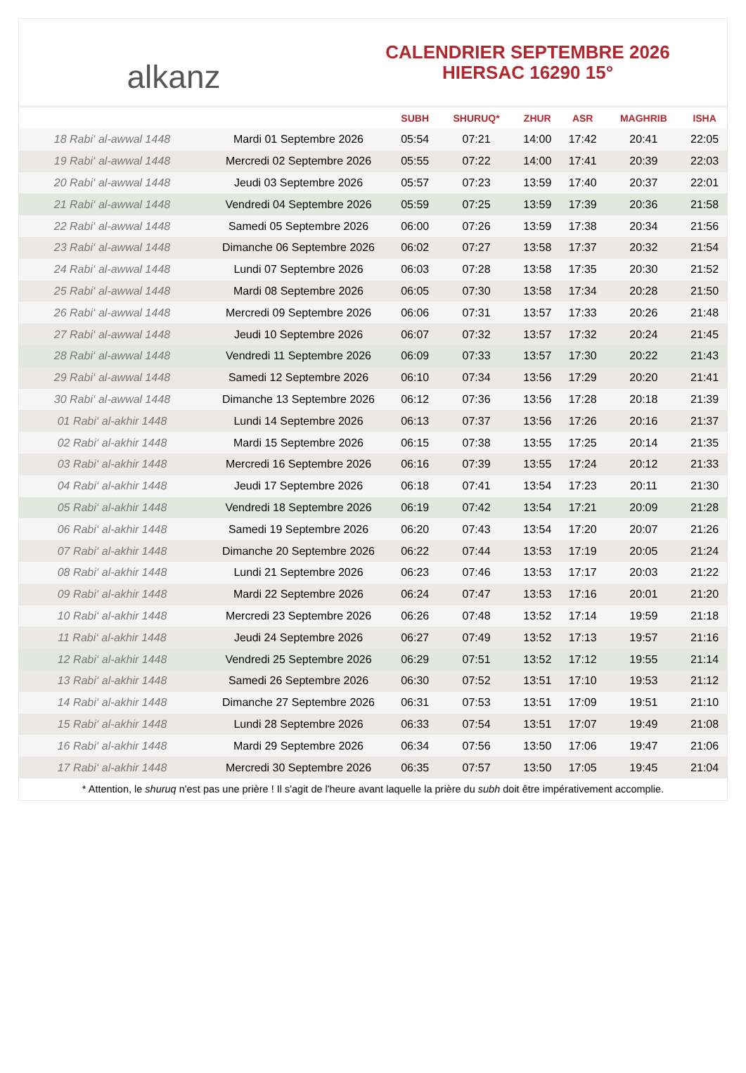alkanz
CALENDRIER SEPTEMBRE 2026
HIERSAC 16290 15°
| | | SUBH | SHURUQ* | ZHUR | ASR | MAGHRIB | ISHA |
| --- | --- | --- | --- | --- | --- | --- | --- |
| 18 Rabi‘ al-awwal 1448 | Mardi 01 Septembre 2026 | 05:54 | 07:21 | 14:00 | 17:42 | 20:41 | 22:05 |
| 19 Rabi‘ al-awwal 1448 | Mercredi 02 Septembre 2026 | 05:55 | 07:22 | 14:00 | 17:41 | 20:39 | 22:03 |
| 20 Rabi‘ al-awwal 1448 | Jeudi 03 Septembre 2026 | 05:57 | 07:23 | 13:59 | 17:40 | 20:37 | 22:01 |
| 21 Rabi‘ al-awwal 1448 | Vendredi 04 Septembre 2026 | 05:59 | 07:25 | 13:59 | 17:39 | 20:36 | 21:58 |
| 22 Rabi‘ al-awwal 1448 | Samedi 05 Septembre 2026 | 06:00 | 07:26 | 13:59 | 17:38 | 20:34 | 21:56 |
| 23 Rabi‘ al-awwal 1448 | Dimanche 06 Septembre 2026 | 06:02 | 07:27 | 13:58 | 17:37 | 20:32 | 21:54 |
| 24 Rabi‘ al-awwal 1448 | Lundi 07 Septembre 2026 | 06:03 | 07:28 | 13:58 | 17:35 | 20:30 | 21:52 |
| 25 Rabi‘ al-awwal 1448 | Mardi 08 Septembre 2026 | 06:05 | 07:30 | 13:58 | 17:34 | 20:28 | 21:50 |
| 26 Rabi‘ al-awwal 1448 | Mercredi 09 Septembre 2026 | 06:06 | 07:31 | 13:57 | 17:33 | 20:26 | 21:48 |
| 27 Rabi‘ al-awwal 1448 | Jeudi 10 Septembre 2026 | 06:07 | 07:32 | 13:57 | 17:32 | 20:24 | 21:45 |
| 28 Rabi‘ al-awwal 1448 | Vendredi 11 Septembre 2026 | 06:09 | 07:33 | 13:57 | 17:30 | 20:22 | 21:43 |
| 29 Rabi‘ al-awwal 1448 | Samedi 12 Septembre 2026 | 06:10 | 07:34 | 13:56 | 17:29 | 20:20 | 21:41 |
| 30 Rabi‘ al-awwal 1448 | Dimanche 13 Septembre 2026 | 06:12 | 07:36 | 13:56 | 17:28 | 20:18 | 21:39 |
| 01 Rabi‘ al-akhir 1448 | Lundi 14 Septembre 2026 | 06:13 | 07:37 | 13:56 | 17:26 | 20:16 | 21:37 |
| 02 Rabi‘ al-akhir 1448 | Mardi 15 Septembre 2026 | 06:15 | 07:38 | 13:55 | 17:25 | 20:14 | 21:35 |
| 03 Rabi‘ al-akhir 1448 | Mercredi 16 Septembre 2026 | 06:16 | 07:39 | 13:55 | 17:24 | 20:12 | 21:33 |
| 04 Rabi‘ al-akhir 1448 | Jeudi 17 Septembre 2026 | 06:18 | 07:41 | 13:54 | 17:23 | 20:11 | 21:30 |
| 05 Rabi‘ al-akhir 1448 | Vendredi 18 Septembre 2026 | 06:19 | 07:42 | 13:54 | 17:21 | 20:09 | 21:28 |
| 06 Rabi‘ al-akhir 1448 | Samedi 19 Septembre 2026 | 06:20 | 07:43 | 13:54 | 17:20 | 20:07 | 21:26 |
| 07 Rabi‘ al-akhir 1448 | Dimanche 20 Septembre 2026 | 06:22 | 07:44 | 13:53 | 17:19 | 20:05 | 21:24 |
| 08 Rabi‘ al-akhir 1448 | Lundi 21 Septembre 2026 | 06:23 | 07:46 | 13:53 | 17:17 | 20:03 | 21:22 |
| 09 Rabi‘ al-akhir 1448 | Mardi 22 Septembre 2026 | 06:24 | 07:47 | 13:53 | 17:16 | 20:01 | 21:20 |
| 10 Rabi‘ al-akhir 1448 | Mercredi 23 Septembre 2026 | 06:26 | 07:48 | 13:52 | 17:14 | 19:59 | 21:18 |
| 11 Rabi‘ al-akhir 1448 | Jeudi 24 Septembre 2026 | 06:27 | 07:49 | 13:52 | 17:13 | 19:57 | 21:16 |
| 12 Rabi‘ al-akhir 1448 | Vendredi 25 Septembre 2026 | 06:29 | 07:51 | 13:52 | 17:12 | 19:55 | 21:14 |
| 13 Rabi‘ al-akhir 1448 | Samedi 26 Septembre 2026 | 06:30 | 07:52 | 13:51 | 17:10 | 19:53 | 21:12 |
| 14 Rabi‘ al-akhir 1448 | Dimanche 27 Septembre 2026 | 06:31 | 07:53 | 13:51 | 17:09 | 19:51 | 21:10 |
| 15 Rabi‘ al-akhir 1448 | Lundi 28 Septembre 2026 | 06:33 | 07:54 | 13:51 | 17:07 | 19:49 | 21:08 |
| 16 Rabi‘ al-akhir 1448 | Mardi 29 Septembre 2026 | 06:34 | 07:56 | 13:50 | 17:06 | 19:47 | 21:06 |
| 17 Rabi‘ al-akhir 1448 | Mercredi 30 Septembre 2026 | 06:35 | 07:57 | 13:50 | 17:05 | 19:45 | 21:04 |
* Attention, le shuruq n'est pas une prière ! Il s'agit de l'heure avant laquelle la prière du subh doit être impérativement accomplie.